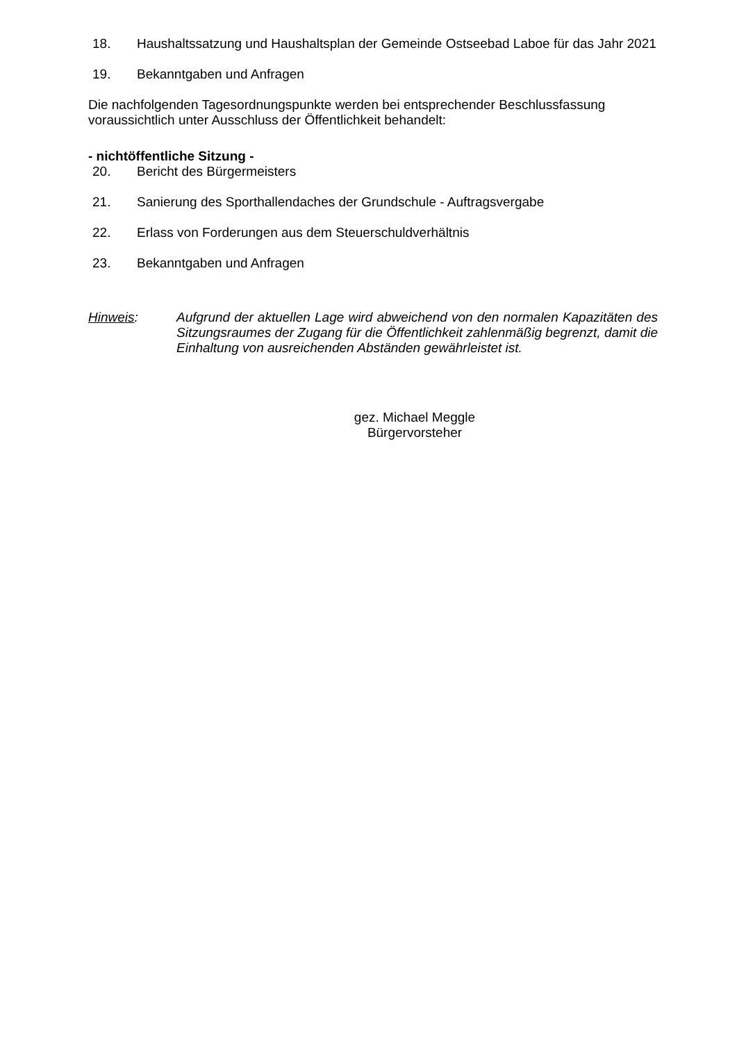18. Haushaltssatzung und Haushaltsplan der Gemeinde Ostseebad Laboe für das Jahr 2021
19. Bekanntgaben und Anfragen
Die nachfolgenden Tagesordnungspunkte werden bei entsprechender Beschlussfassung voraussichtlich unter Ausschluss der Öffentlichkeit behandelt:
- nichtöffentliche Sitzung -
20. Bericht des Bürgermeisters
21. Sanierung des Sporthallendaches der Grundschule - Auftragsvergabe
22. Erlass von Forderungen aus dem Steuerschuldverhältnis
23. Bekanntgaben und Anfragen
Hinweis: Aufgrund der aktuellen Lage wird abweichend von den normalen Kapazitäten des Sitzungsraumes der Zugang für die Öffentlichkeit zahlenmäßig begrenzt, damit die Einhaltung von ausreichenden Abständen gewährleistet ist.
gez. Michael Meggle
Bürgervorsteher